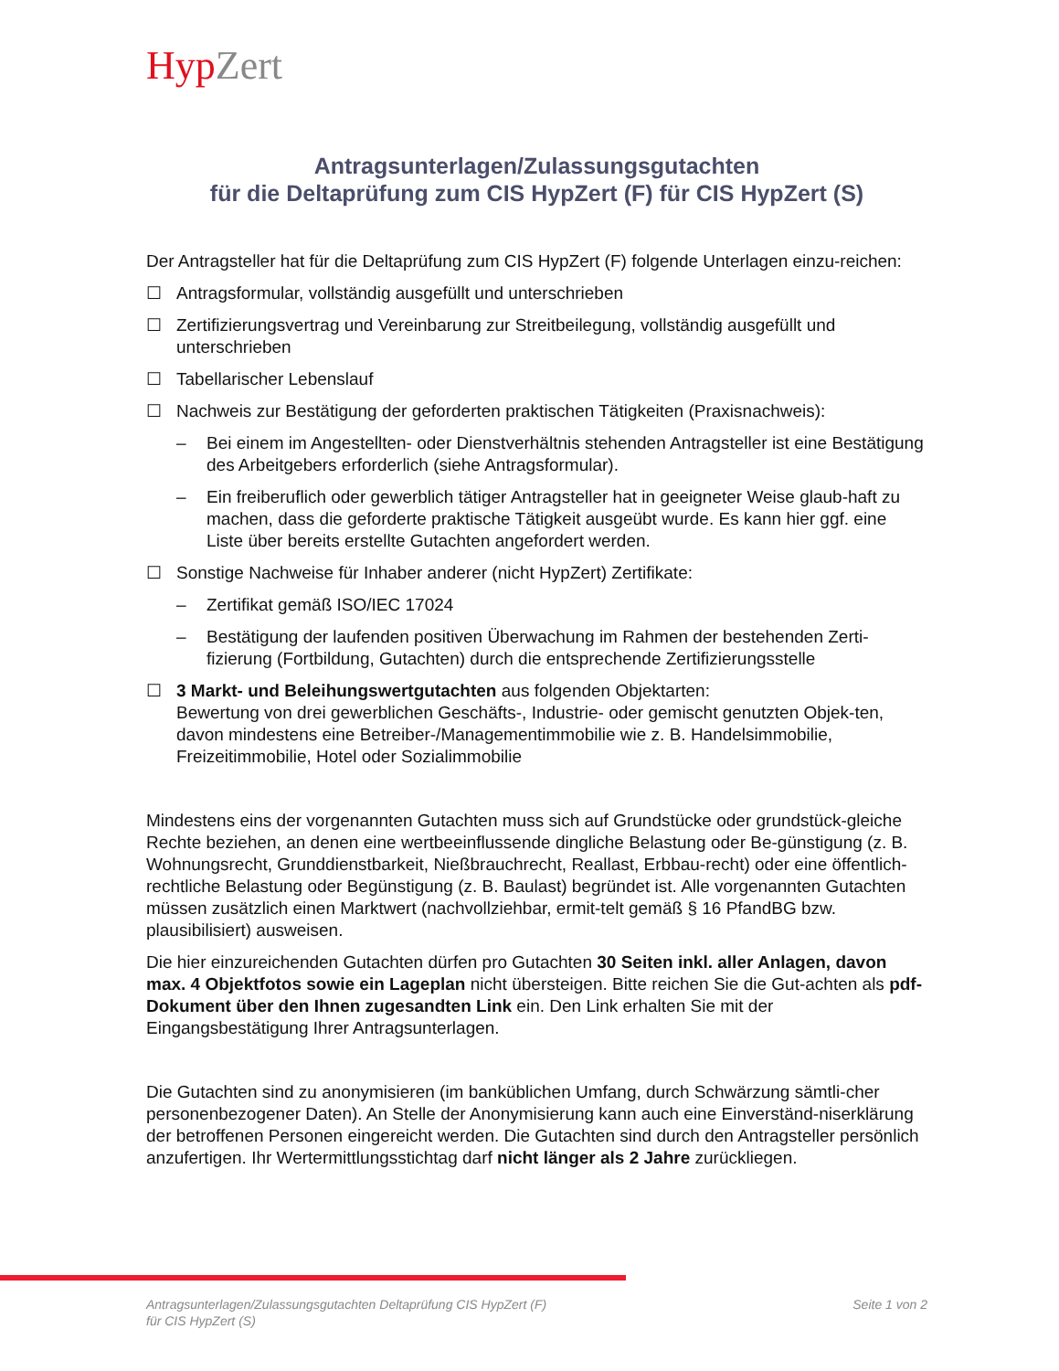Hyp Zert
Antragsunterlagen/Zulassungsgutachten
für die Deltaprüfung zum CIS HypZert (F) für CIS HypZert (S)
Der Antragsteller hat für die Deltaprüfung zum CIS HypZert (F) folgende Unterlagen einzu-reichen:
☐ Antragsformular, vollständig ausgefüllt und unterschrieben
☐ Zertifizierungsvertrag und Vereinbarung zur Streitbeilegung, vollständig ausgefüllt und unterschrieben
☐ Tabellarischer Lebenslauf
☐ Nachweis zur Bestätigung der geforderten praktischen Tätigkeiten (Praxisnachweis):
– Bei einem im Angestellten- oder Dienstverhältnis stehenden Antragsteller ist eine Bestätigung des Arbeitgebers erforderlich (siehe Antragsformular).
– Ein freiberuflich oder gewerblich tätiger Antragsteller hat in geeigneter Weise glaub-haft zu machen, dass die geforderte praktische Tätigkeit ausgeübt wurde. Es kann hier ggf. eine Liste über bereits erstellte Gutachten angefordert werden.
☐ Sonstige Nachweise für Inhaber anderer (nicht HypZert) Zertifikate:
– Zertifikat gemäß ISO/IEC 17024
– Bestätigung der laufenden positiven Überwachung im Rahmen der bestehenden Zerti-fizierung (Fortbildung, Gutachten) durch die entsprechende Zertifizierungsstelle
☐ 3 Markt- und Beleihungswertgutachten aus folgenden Objektarten:
Bewertung von drei gewerblichen Geschäfts-, Industrie- oder gemischt genutzten Objek-ten, davon mindestens eine Betreiber-/Managementimmobilie wie z. B. Handelsimmobilie, Freizeitimmobilie, Hotel oder Sozialimmobilie
Mindestens eins der vorgenannten Gutachten muss sich auf Grundstücke oder grundstück-gleiche Rechte beziehen, an denen eine wertbeeinflussende dingliche Belastung oder Be-günstigung (z. B. Wohnungsrecht, Grunddienstbarkeit, Nießbrauchrecht, Reallast, Erbbau-recht) oder eine öffentlich-rechtliche Belastung oder Begünstigung (z. B. Baulast) begründet ist. Alle vorgenannten Gutachten müssen zusätzlich einen Marktwert (nachvollziehbar, ermit-telt gemäß § 16 PfandBG bzw. plausibilisiert) ausweisen.
Die hier einzureichenden Gutachten dürfen pro Gutachten 30 Seiten inkl. aller Anlagen, davon max. 4 Objektfotos sowie ein Lageplan nicht übersteigen. Bitte reichen Sie die Gut-achten als pdf-Dokument über den Ihnen zugesandten Link ein. Den Link erhalten Sie mit der Eingangsbestätigung Ihrer Antragsunterlagen.
Die Gutachten sind zu anonymisieren (im banküblichen Umfang, durch Schwärzung sämtli-cher personenbezogener Daten). An Stelle der Anonymisierung kann auch eine Einverständ-niserklärung der betroffenen Personen eingereicht werden. Die Gutachten sind durch den Antragsteller persönlich anzufertigen. Ihr Wertermittlungsstichtag darf nicht länger als 2 Jahre zurückliegen.
Antragsunterlagen/Zulassungsgutachten Deltaprüfung CIS HypZert (F)
für CIS HypZert (S) Seite 1 von 2